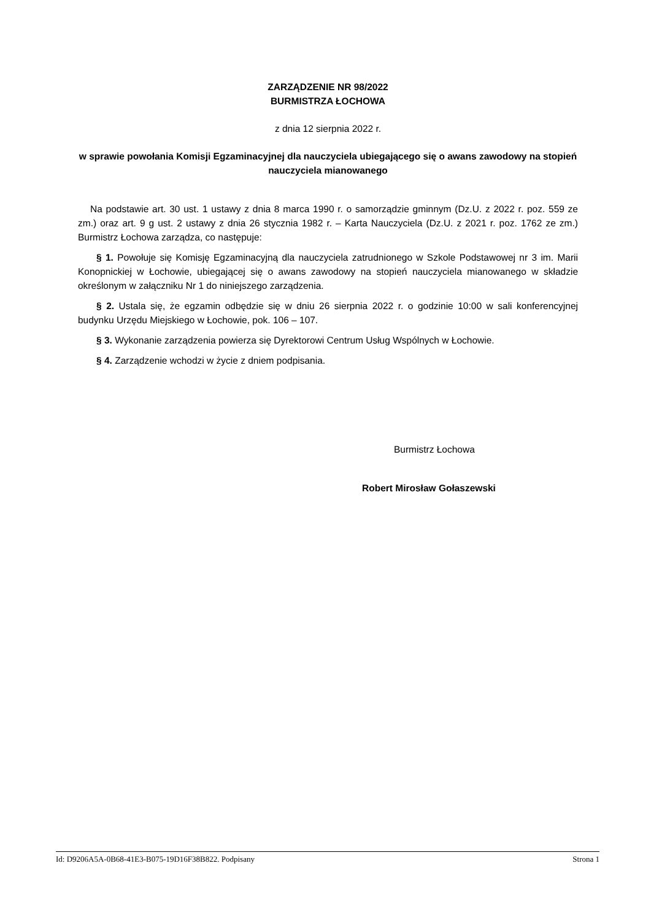ZARZĄDZENIE NR 98/2022
BURMISTRZA ŁOCHOWA
z dnia 12 sierpnia 2022 r.
w sprawie powołania Komisji Egzaminacyjnej dla nauczyciela ubiegającego się o awans zawodowy na stopień nauczyciela mianowanego
Na podstawie art. 30 ust. 1 ustawy z dnia 8 marca 1990 r. o samorządzie gminnym (Dz.U. z 2022 r. poz. 559 ze zm.) oraz art. 9 g ust. 2 ustawy z dnia 26 stycznia 1982 r. – Karta Nauczyciela (Dz.U. z 2021 r. poz. 1762 ze zm.) Burmistrz Łochowa zarządza, co następuje:
§ 1. Powołuje się Komisję Egzaminacyjną dla nauczyciela zatrudnionego w Szkole Podstawowej nr 3 im. Marii Konopnickiej w Łochowie, ubiegającej się o awans zawodowy na stopień nauczyciela mianowanego w składzie określonym w załączniku Nr 1 do niniejszego zarządzenia.
§ 2. Ustala się, że egzamin odbędzie się w dniu 26 sierpnia 2022 r. o godzinie 10:00 w sali konferencyjnej budynku Urzędu Miejskiego w Łochowie, pok. 106 – 107.
§ 3. Wykonanie zarządzenia powierza się Dyrektorowi Centrum Usług Wspólnych w Łochowie.
§ 4. Zarządzenie wchodzi w życie z dniem podpisania.
Burmistrz Łochowa
Robert Mirosław Gołaszewski
Id: D9206A5A-0B68-41E3-B075-19D16F38B822. Podpisany Strona 1